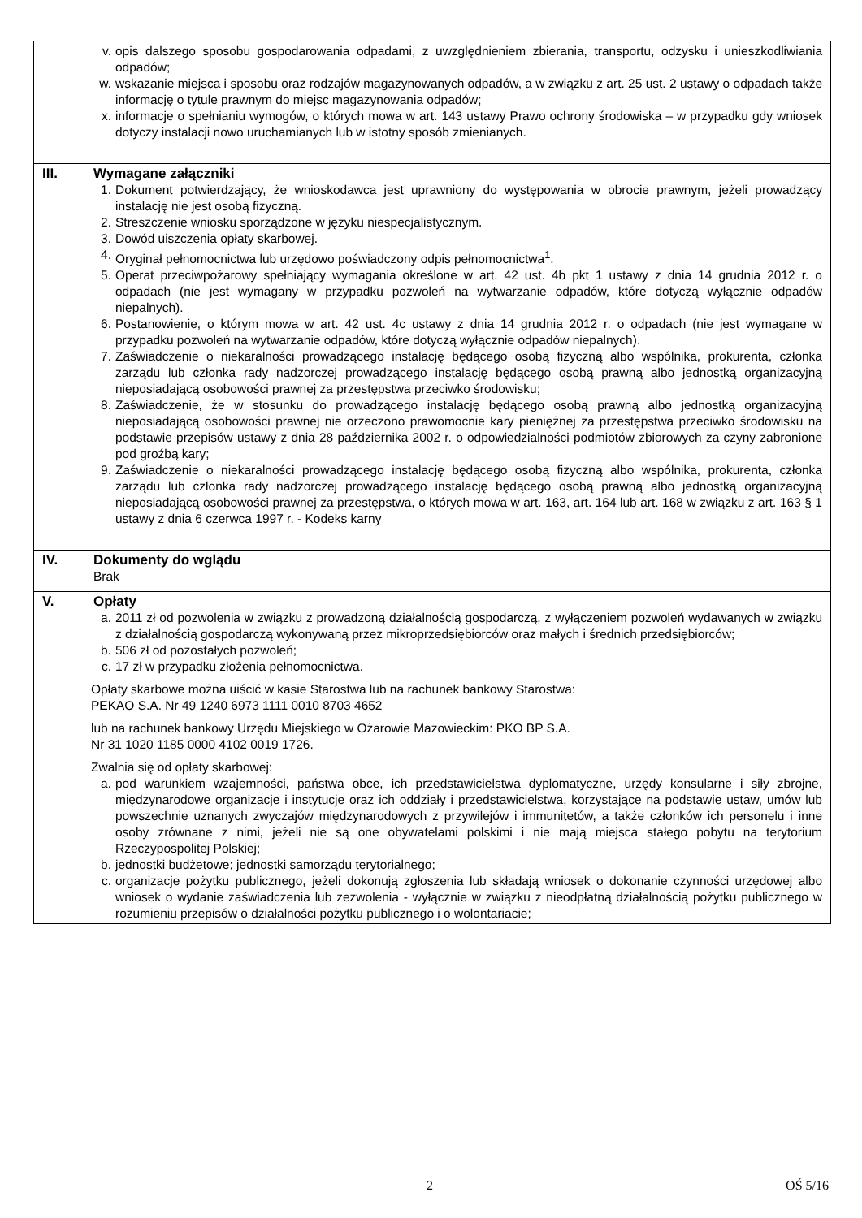v. opis dalszego sposobu gospodarowania odpadami, z uwzględnieniem zbierania, transportu, odzysku i unieszkodliwiania odpadów;
w. wskazanie miejsca i sposobu oraz rodzajów magazynowanych odpadów, a w związku z art. 25 ust. 2 ustawy o odpadach także informację o tytule prawnym do miejsc magazynowania odpadów;
x. informacje o spełnianiu wymogów, o których mowa w art. 143 ustawy Prawo ochrony środowiska – w przypadku gdy wniosek dotyczy instalacji nowo uruchamianych lub w istotny sposób zmienianych.
III. Wymagane załączniki
1. Dokument potwierdzający, że wnioskodawca jest uprawniony do występowania w obrocie prawnym, jeżeli prowadzący instalację nie jest osobą fizyczną.
2. Streszczenie wniosku sporządzone w języku niespecjalistycznym.
3. Dowód uiszczenia opłaty skarbowej.
4. Oryginał pełnomocnictwa lub urzędowo poświadczony odpis pełnomocnictwa<sup>1</sup>.
5. Operat przeciwpożarowy spełniający wymagania określone w art. 42 ust. 4b pkt 1 ustawy z dnia 14 grudnia 2012 r. o odpadach (nie jest wymagany w przypadku pozwoleń na wytwarzanie odpadów, które dotyczą wyłącznie odpadów niepalnych).
6. Postanowienie, o którym mowa w art. 42 ust. 4c ustawy z dnia 14 grudnia 2012 r. o odpadach (nie jest wymagane w przypadku pozwoleń na wytwarzanie odpadów, które dotyczą wyłącznie odpadów niepalnych).
7. Zaświadczenie o niekaralności prowadzącego instalację będącego osobą fizyczną albo wspólnika, prokurenta, członka zarządu lub członka rady nadzorczej prowadzącego instalację będącego osobą prawną albo jednostką organizacyjną nieposiadającą osobowości prawnej za przestępstwa przeciwko środowisku;
8. Zaświadczenie, że w stosunku do prowadzącego instalację będącego osobą prawną albo jednostką organizacyjną nieposiadającą osobowości prawnej nie orzeczono prawomocnie kary pieniężnej za przestępstwa przeciwko środowisku na podstawie przepisów ustawy z dnia 28 października 2002 r. o odpowiedzialności podmiotów zbiorowych za czyny zabronione pod groźbą kary;
9. Zaświadczenie o niekaralności prowadzącego instalację będącego osobą fizyczną albo wspólnika, prokurenta, członka zarządu lub członka rady nadzorczej prowadzącego instalację będącego osobą prawną albo jednostką organizacyjną nieposiadającą osobowości prawnej za przestępstwa, o których mowa w art. 163, art. 164 lub art. 168 w związku z art. 163 § 1 ustawy z dnia 6 czerwca 1997 r. - Kodeks karny
IV. Dokumenty do wglądu
Brak
V. Opłaty
a. 2011 zł od pozwolenia w związku z prowadzoną działalnością gospodarczą, z wyłączeniem pozwoleń wydawanych w związku z działalnością gospodarczą wykonywaną przez mikroprzedsiębiorców oraz małych i średnich przedsiębiorców;
b. 506 zł od pozostałych pozwoleń;
c. 17 zł w przypadku złożenia pełnomocnictwa.
Opłaty skarbowe można uiścić w kasie Starostwa lub na rachunek bankowy Starostwa:
PEKAO S.A. Nr 49 1240 6973 1111 0010 8703 4652
lub na rachunek bankowy Urzędu Miejskiego w Ożarowie Mazowieckim: PKO BP S.A.
Nr 31 1020 1185 0000 4102 0019 1726.
Zwalnia się od opłaty skarbowej:
a. pod warunkiem wzajemności, państwa obce, ich przedstawicielstwa dyplomatyczne, urzędy konsularne i siły zbrojne, międzynarodowe organizacje i instytucje oraz ich oddziały i przedstawicielstwa, korzystające na podstawie ustaw, umów lub powszechnie uznanych zwyczajów międzynarodowych z przywilejów i immunitetów, a także członków ich personelu i inne osoby zrównane z nimi, jeżeli nie są one obywatelami polskimi i nie mają miejsca stałego pobytu na terytorium Rzeczypospolitej Polskiej;
b. jednostki budżetowe; jednostki samorządu terytorialnego;
c. organizacje pożytku publicznego, jeżeli dokonują zgłoszenia lub składają wniosek o dokonanie czynności urzędowej albo wniosek o wydanie zaświadczenia lub zezwolenia - wyłącznie w związku z nieodpłatną działalnością pożytku publicznego w rozumieniu przepisów o działalności pożytku publicznego i o wolontariacie;
2 OŚ 5/16